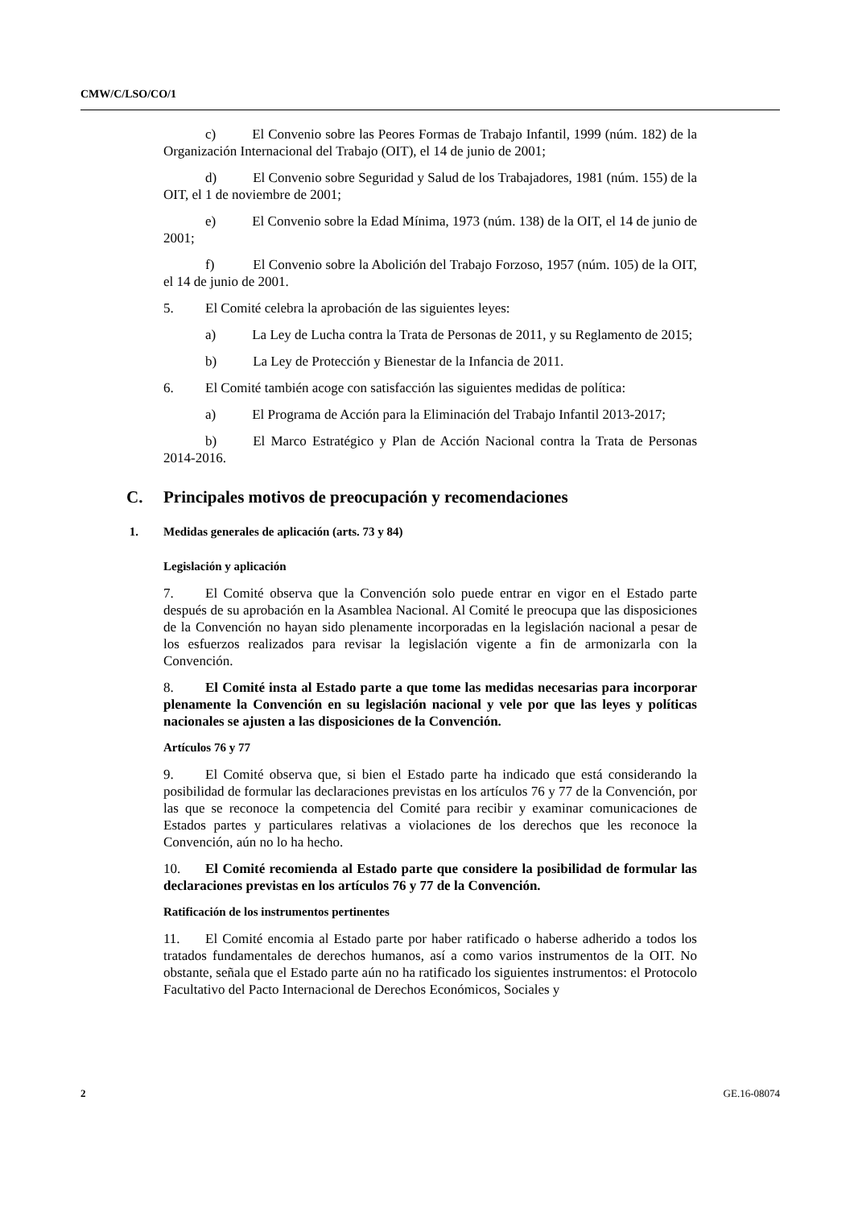CMW/C/LSO/CO/1
c) El Convenio sobre las Peores Formas de Trabajo Infantil, 1999 (núm. 182) de la Organización Internacional del Trabajo (OIT), el 14 de junio de 2001;
d) El Convenio sobre Seguridad y Salud de los Trabajadores, 1981 (núm. 155) de la OIT, el 1 de noviembre de 2001;
e) El Convenio sobre la Edad Mínima, 1973 (núm. 138) de la OIT, el 14 de junio de 2001;
f) El Convenio sobre la Abolición del Trabajo Forzoso, 1957 (núm. 105) de la OIT, el 14 de junio de 2001.
5. El Comité celebra la aprobación de las siguientes leyes:
a) La Ley de Lucha contra la Trata de Personas de 2011, y su Reglamento de 2015;
b) La Ley de Protección y Bienestar de la Infancia de 2011.
6. El Comité también acoge con satisfacción las siguientes medidas de política:
a) El Programa de Acción para la Eliminación del Trabajo Infantil 2013-2017;
b) El Marco Estratégico y Plan de Acción Nacional contra la Trata de Personas 2014-2016.
C. Principales motivos de preocupación y recomendaciones
1. Medidas generales de aplicación (arts. 73 y 84)
Legislación y aplicación
7. El Comité observa que la Convención solo puede entrar en vigor en el Estado parte después de su aprobación en la Asamblea Nacional. Al Comité le preocupa que las disposiciones de la Convención no hayan sido plenamente incorporadas en la legislación nacional a pesar de los esfuerzos realizados para revisar la legislación vigente a fin de armonizarla con la Convención.
8. El Comité insta al Estado parte a que tome las medidas necesarias para incorporar plenamente la Convención en su legislación nacional y vele por que las leyes y políticas nacionales se ajusten a las disposiciones de la Convención.
Artículos 76 y 77
9. El Comité observa que, si bien el Estado parte ha indicado que está considerando la posibilidad de formular las declaraciones previstas en los artículos 76 y 77 de la Convención, por las que se reconoce la competencia del Comité para recibir y examinar comunicaciones de Estados partes y particulares relativas a violaciones de los derechos que les reconoce la Convención, aún no lo ha hecho.
10. El Comité recomienda al Estado parte que considere la posibilidad de formular las declaraciones previstas en los artículos 76 y 77 de la Convención.
Ratificación de los instrumentos pertinentes
11. El Comité encomia al Estado parte por haber ratificado o haberse adherido a todos los tratados fundamentales de derechos humanos, así a como varios instrumentos de la OIT. No obstante, señala que el Estado parte aún no ha ratificado los siguientes instrumentos: el Protocolo Facultativo del Pacto Internacional de Derechos Económicos, Sociales y
2 GE.16-08074